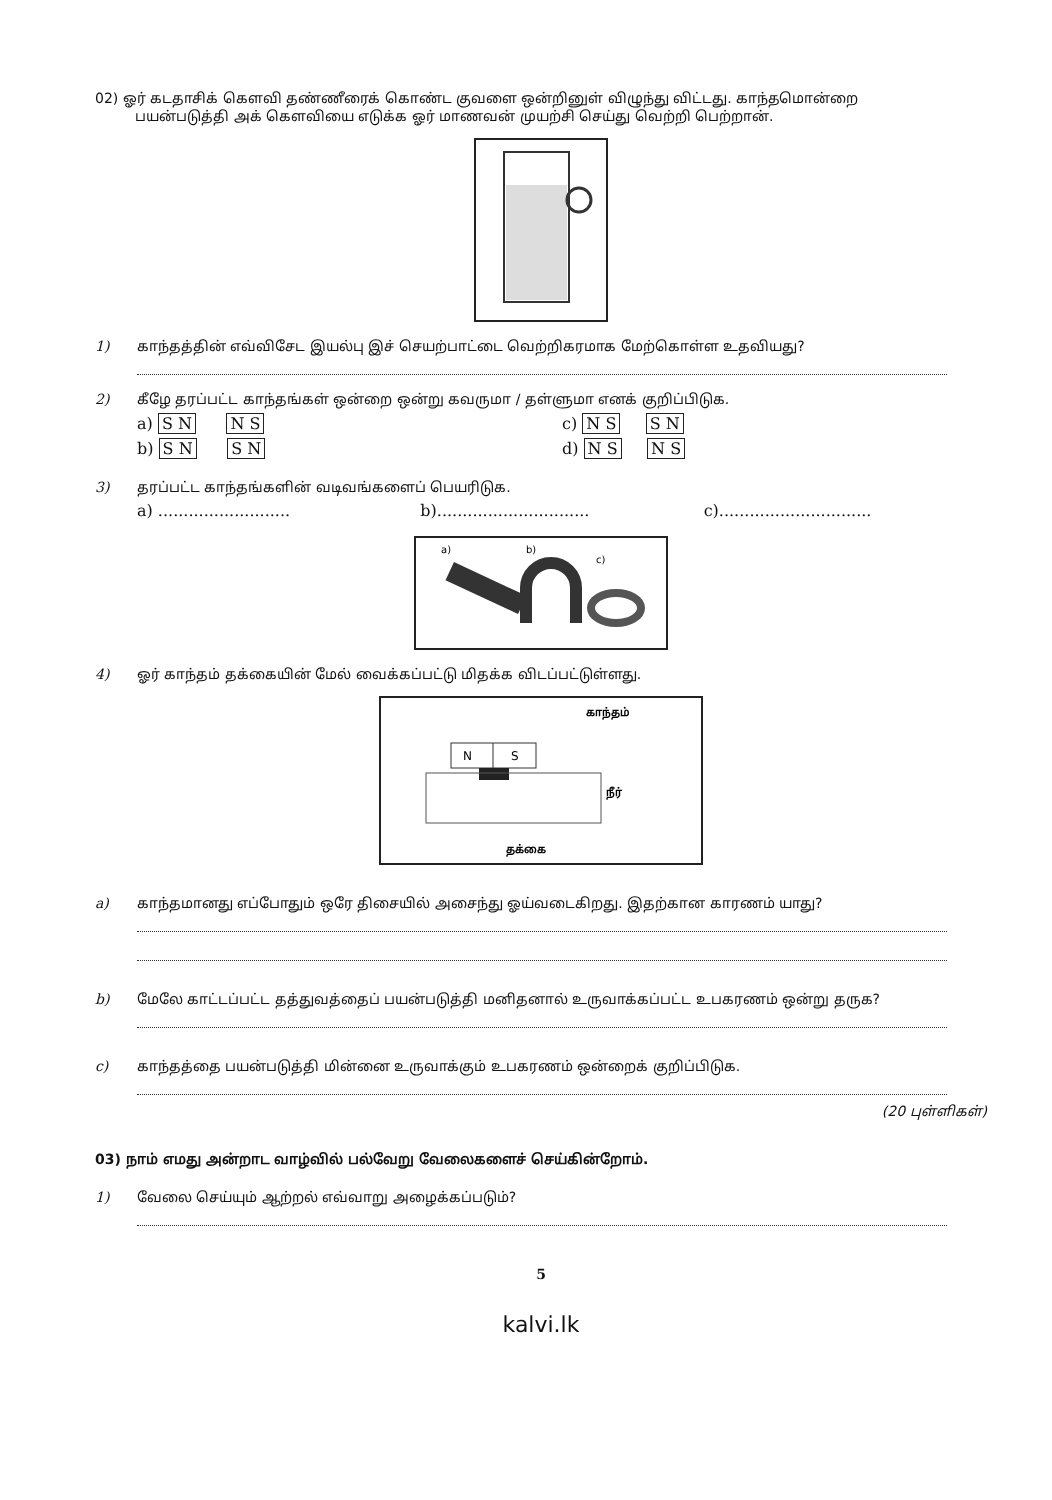02) ஓர் கடதாசிக் கௌவி தண்ணீரைக் கொண்ட குவளை ஒன்றினுள் விழுந்து விட்டது. காந்தமொன்றை
பயன்படுத்தி அக் கௌவியை எடுக்க ஓர் மாணவன் முயற்சி செய்து வெற்றி பெற்றான்.
1) காந்தத்தின் எவ்விசேட இயல்பு இச் செயற்பாட்டை வெற்றிகரமாக மேற்கொள்ள உதவியது?
2) கீழே தரப்பட்ட காந்தங்கள் ஒன்றை ஒன்று கவருமா / தள்ளுமா எனக் குறிப்பிடுக.
a) S N N S c) N S S N
b) S N S N d) N S N S
3) தரப்பட்ட காந்தங்களின் வடிவங்களைப் பெயரிடுக.
a) .......................... b).............................. c)..............................
a)
b)
c)
4) ஓர் காந்தம் தக்கையின் மேல் வைக்கப்பட்டு மிதக்க விடப்பட்டுள்ளது.
காந்தம்
N
S
நீர்
தக்கை
a) காந்தமானது எப்போதும் ஒரே திசையில் அசைந்து ஓய்வடைகிறது. இதற்கான காரணம் யாது?
b) மேலே காட்டப்பட்ட தத்துவத்தைப் பயன்படுத்தி மனிதனால் உருவாக்கப்பட்ட உபகரணம் ஒன்று தருக?
c) காந்தத்தை பயன்படுத்தி மின்னை உருவாக்கும் உபகரணம் ஒன்றைக் குறிப்பிடுக.
(20 புள்ளிகள்)
03) நாம் எமது அன்றாட வாழ்வில் பல்வேறு வேலைகளைச் செய்கின்றோம்.
1) வேலை செய்யும் ஆற்றல் எவ்வாறு அழைக்கப்படும்?
5
kalvi.lk